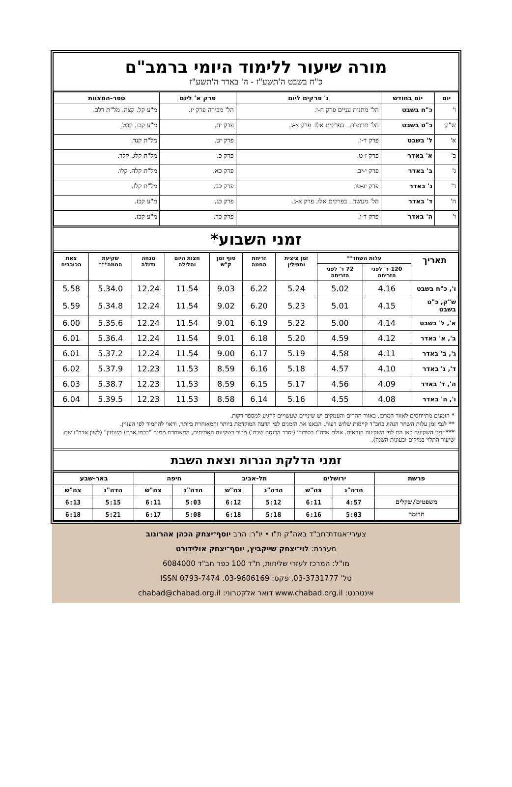מורה שיעור ללימוד היומי ברמב"ם
כ"ח בשבט ה'תשע"ז - ה' באדר ה'תשע"ז
| יום | יום בחודש | ג' פרקים ליום | פרק א' ליום | ספר-המצוות |
| --- | --- | --- | --- | --- |
| ו' | כ"ח בשבט | הל' מתנות עניים פרק ח-י. | הל' מכירה פרק יז. | מ"ע קל. קצה. מל"ת רלב. |
| ש"ק | כ"ט בשבט | הל' תרומות.. בפרקים אלו. פרק א-ג. | פרק יח. | מ"ע קכו. קכט. |
| א' | ל' בשבט | פרק ד-ו. | פרק יט. | מל"ת קנד. |
| ב' | א' באדר | פרק ז-ט. | פרק כ. | מל"ת קלג. קלד. |
| ג' | ב' באדר | פרק י-יב. | פרק כא. | מל"ת קלה. קלו. |
| ד' | ג' באדר | פרק יג-טו. | פרק כב. | מל"ת קלז. |
| ה' | ד' באדר | הל' מעשר.. בפרקים אלו. פרק א-ג. | פרק כג. | מ"ע קכז. |
| ו' | ה' באדר | פרק ד-ו. | פרק כד. | מ"ע קכז. |
זמני השבוע*
| תאריך | עלות השחר** | | זמן ציצית ותפילין | זריחת החמה | סוף זמן ק"ש | חצות היום והלילה | מנחה גדולה | שקיעת החמה*** | צאת הכוכבים |
| --- | --- | --- | --- | --- | --- | --- | --- | --- | --- |
| | 120 ד' לפני הזריחה | 72 ד' לפני הזריחה | | | | | | | |
| ו', כ"ח בשבט | 4.16 | 5.02 | 5.24 | 6.22 | 9.03 | 11.54 | 12.24 | 5.34.0 | 5.58 |
| ש"ק, כ"ט בשבט | 4.15 | 5.01 | 5.23 | 6.20 | 9.02 | 11.54 | 12.24 | 5.34.8 | 5.59 |
| א', ל' בשבט | 4.14 | 5.00 | 5.22 | 6.19 | 9.01 | 11.54 | 12.24 | 5.35.6 | 6.00 |
| ב', א' באדר | 4.12 | 4.59 | 5.20 | 6.18 | 9.01 | 11.54 | 12.24 | 5.36.4 | 6.01 |
| ג', ב' באדר | 4.11 | 4.58 | 5.19 | 6.17 | 9.00 | 11.54 | 12.24 | 5.37.2 | 6.01 |
| ד', ג' באדר | 4.10 | 4.57 | 5.18 | 6.16 | 8.59 | 11.53 | 12.23 | 5.37.9 | 6.02 |
| ה', ד' באדר | 4.09 | 4.56 | 5.17 | 6.15 | 8.59 | 11.53 | 12.23 | 5.38.7 | 6.03 |
| ו', ה' באדר | 4.08 | 4.55 | 5.16 | 6.14 | 8.58 | 11.53 | 12.23 | 5.39.5 | 6.04 |
* הזמנים מתייחסים לאזור המרכז. באזור ההרים והעמקים יש שינויים שעשויים להגיע למספר דקות.
** לגבי זמן עלות השחר הנהוג בחב"ד קיימות שלוש דעות. הבאנו את הזמנים לפי הדעה המוקדמת ביותר והמאוחרת ביותר, וראוי להחמיר לפי העניין.
*** זמני השקיעה כאן הם לפי השקיעה הנראית. אולם אדה"ז בסידורו (יסדר הכנסת שבת') מכיר בשקיעה האמיתית, המאוחרת ממנה "בכמו ארבע מינוטין" (לשון אדה"ז שם. שיעור התלוי במיקום ובעונות השנה).
זמני הדלקת הנרות וצאת השבת
| פרשת | ירושלים | | תל-אביב | | חיפה | | באר-שבע | |
| --- | --- | --- | --- | --- | --- | --- | --- | --- |
| | הדה"נ | צה"ש | הדה"נ | צה"ש | הדה"נ | צה"ש | הדה"נ | צה"ש |
| משפטים/שקלים | 4:57 | 6:11 | 5:12 | 6:12 | 5:03 | 6:11 | 5:15 | 6:13 |
| תרומה | 5:03 | 6:16 | 5:18 | 6:18 | 5:08 | 6:17 | 5:21 | 6:18 |
צעירי־אגודת־חב"ד באה"ק ת"ו • יו"ר: הרב יוסף־יצחק הכהן אהרונוב
מערכת: לוי־יצחק שייקביץ, יוסף־יצחק אולידורט
מו"ל: המרכז לעזרי שליחות, ת"ד 100 כפר חב"ד 6084000
טל' 03-3731777, פקס: 03-9606169. ISSN 0793-7474
אינטרנט: www.chabad.org.il דואר אלקטרוני: chabad@chabad.org.il